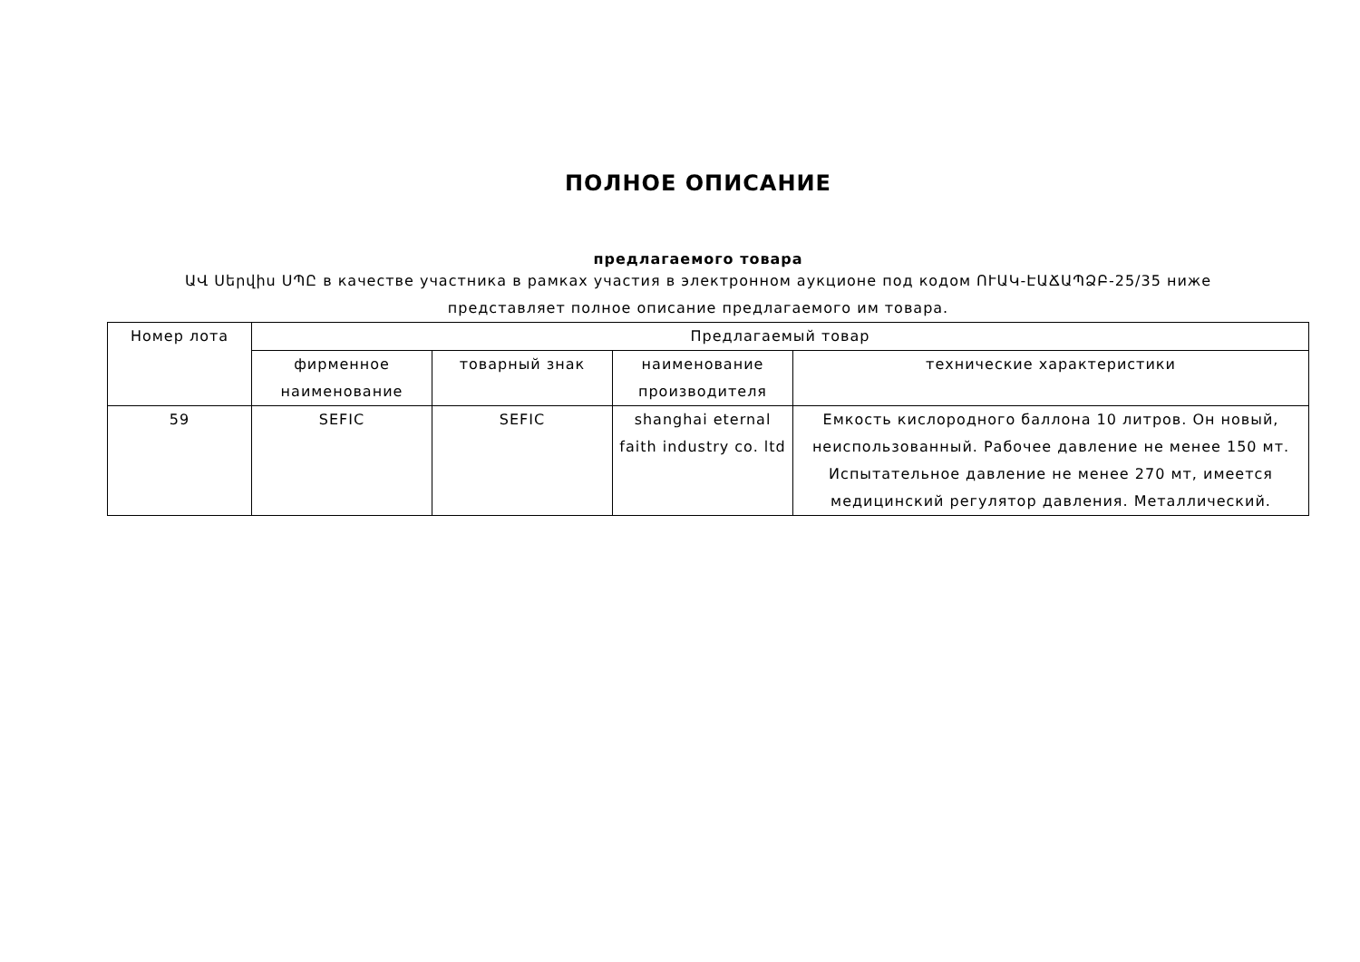ПОЛНОЕ ОПИСАНИЕ
предлагаемого товара
ԱՎ Սերվիս ՍՊԸ в качестве участника в рамках участия в электронном аукционе под кодом ՈՒԱԿ-ԷԱՃԱՊՁԲ-25/35 ниже представляет полное описание предлагаемого им товара.
| Номер лота | Предлагаемый товар | | | |
| --- | --- | --- | --- | --- |
| | фирменное наименование | товарный знак | наименование производителя | технические характеристики |
| 59 | SEFIC | SEFIC | shanghai eternal faith industry co. ltd | Емкость кислородного баллона 10 литров. Он новый, неиспользованный. Рабочее давление не менее 150 мт. Испытательное давление не менее 270 мт, имеется медицинский регулятор давления. Металлический. |